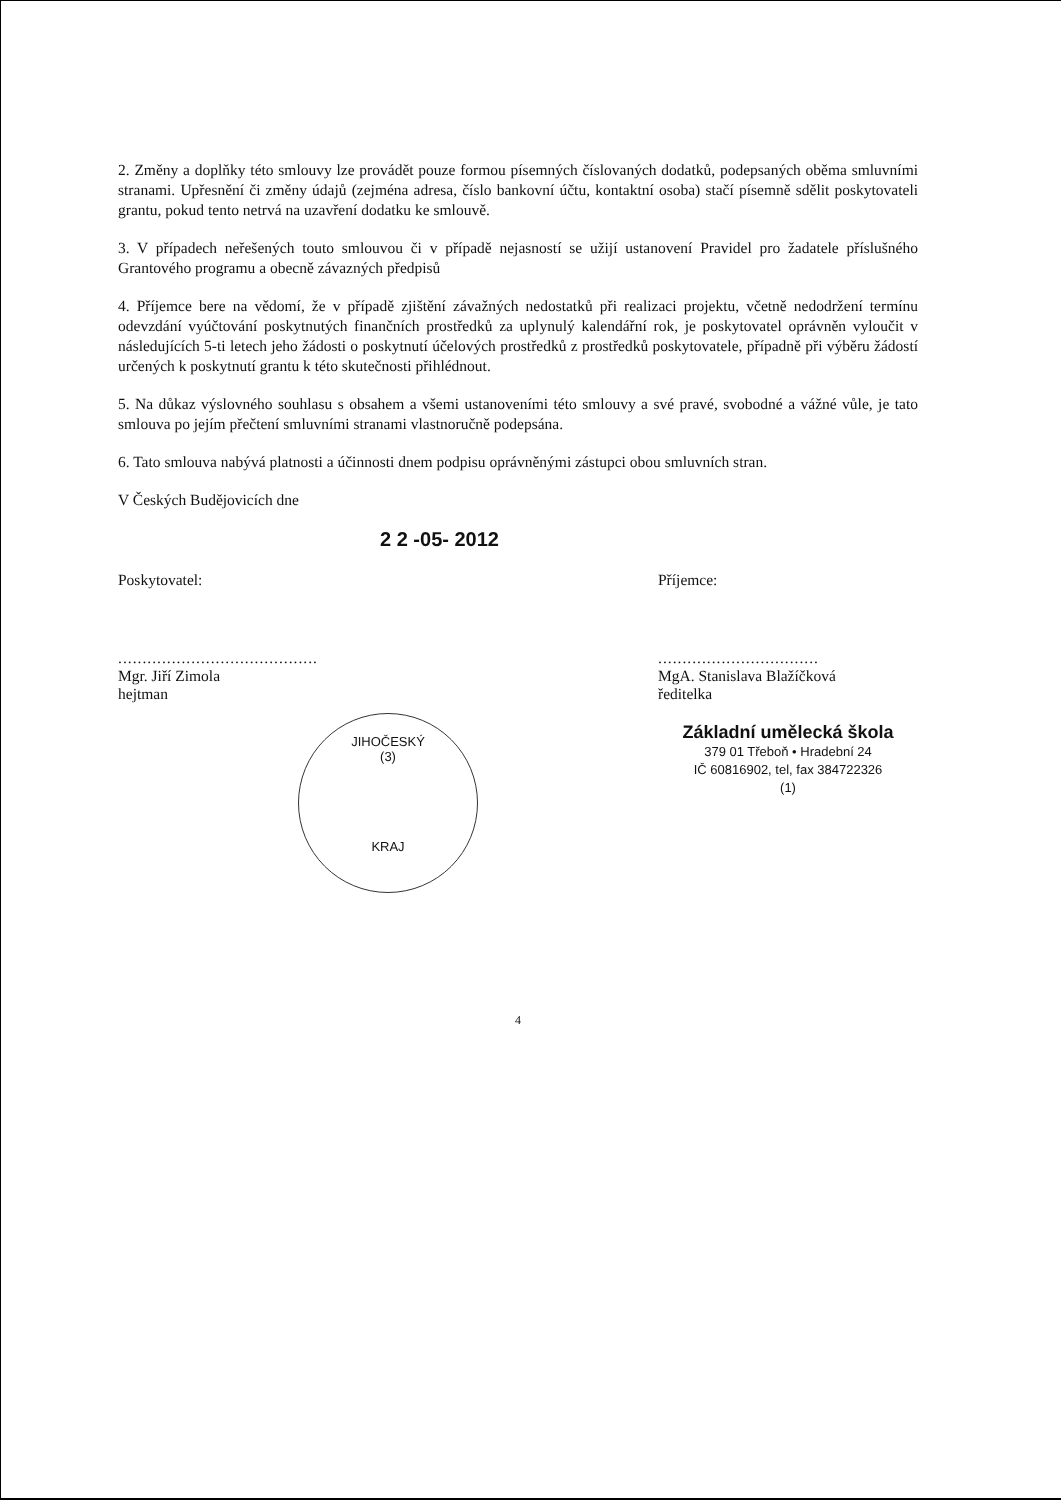2. Změny a doplňky této smlouvy lze provádět pouze formou písemných číslovaných dodatků, podepsaných oběma smluvními stranami. Upřesnění či změny údajů (zejména adresa, číslo bankovní účtu, kontaktní osoba) stačí písemně sdělit poskytovateli grantu, pokud tento netrvá na uzavření dodatku ke smlouvě.
3. V případech neřešených touto smlouvou či v případě nejasností se užijí ustanovení Pravidel pro žadatele příslušného Grantového programu a obecně závazných předpisů
4. Příjemce bere na vědomí, že v případě zjištění závažných nedostatků při realizaci projektu, včetně nedodržení termínu odevzdání vyúčtování poskytnutých finančních prostředků za uplynulý kalendářní rok, je poskytovatel oprávněn vyloučit v následujících 5-ti letech jeho žádosti o poskytnutí účelových prostředků z prostředků poskytovatele, případně při výběru žádostí určených k poskytnutí grantu k této skutečnosti přihlédnout.
5. Na důkaz výslovného souhlasu s obsahem a všemi ustanoveními této smlouvy a své pravé, svobodné a vážné vůle, je tato smlouva po jejím přečtení smluvními stranami vlastnoručně podepsána.
6. Tato smlouva nabývá platnosti a účinnosti dnem podpisu oprávněnými zástupci obou smluvních stran.
V Českých Budějovicích dne
2 2 -05- 2012
Poskytovatel:
.........................................
Mgr. Jiří Zimola
hejtman
JIHOČESKÝ
(3)
KRAJ
Příjemce:
.................................
MgA. Stanislava Blažíčková
ředitelka
Základní umělecká škola
379 01 Třeboň • Hradební 24
IČ 60816902, tel, fax 384722326
(1)
4